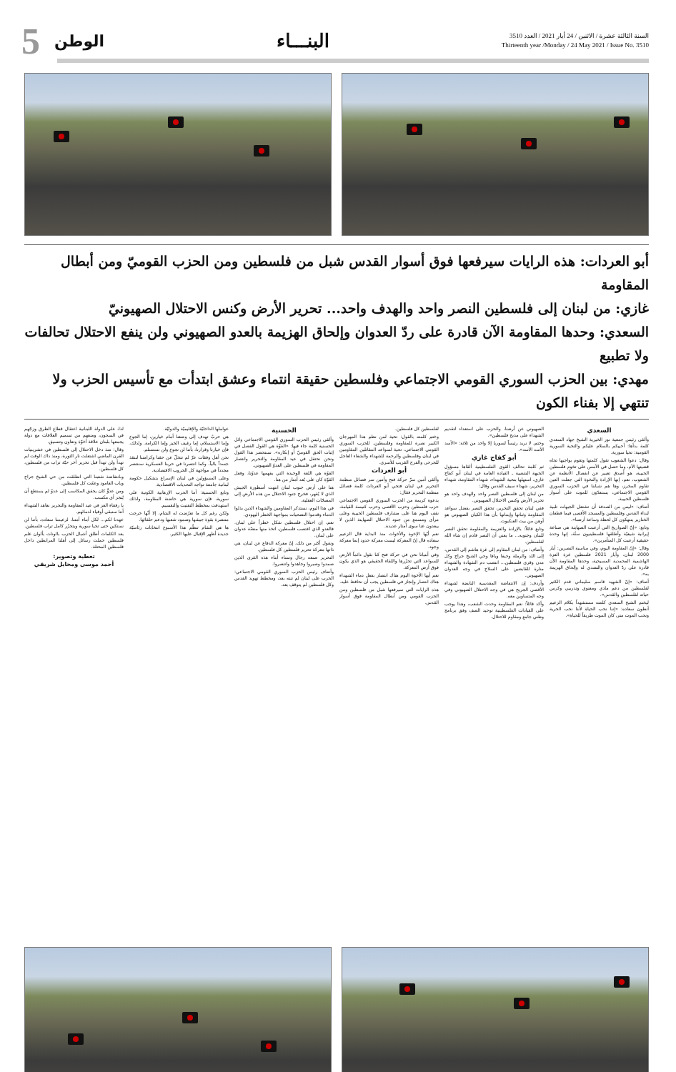5 الوطن
البنـــاء
السنة الثالثة عشرة / الاثنين / 24 أيار 2021 / العدد 3510
Thirteenth year /Monday / 24 May 2021 / Issue No. 3510
أبو العردات: هذه الرايات سيرفعها فوق أسوار القدس شبل من فلسطين ومن الحزب القوميّ ومن أبطال المقاومة
غازي: من لبنان إلى فلسطين النصر واحد والهدف واحد... تحرير الأرض وكنس الاحتلال الصهيونيّ
السعدي: وحدها المقاومة الآن قادرة على ردّ العدوان وإلحاق الهزيمة بالعدو الصهيوني ولن ينفع الاحتلال تحالفات ولا تطبيع
مهدي: بين الحزب السوري القومي الاجتماعي وفلسطين حقيقة انتماء وعشق ابتدأت مع تأسيس الحزب ولا تنتهي إلا بفناء الكون
السعدي
وألقى رئيس جمعية نور الخيرية الشيخ جهاد السعدي كلمة بدأها: أحييكم بالسلام عليكم والتحية السورية القومية: تحيا سورية.
وقال: دعوا الشعوب تقول كلمتها وتقوم بواجبها تجاه قضيتها الأم، وما حصل في الأمس على تخوم فلسطين الحبيبة، هو أصدق تعبير عن انفصال الأنظمة عن الشعوب، نعم، إنها الإرادة والنخوة التي جعلت العين تقاوم المخرز، وها هم شبابنا في الحزب السوري القومي الاجتماعي، يستعدّون للموت على أسوار فلسطين الحبيبة.
أضاف: «ليس من الصدفة أن تشتعل الجبهات تلبية لنداء القدس وفلسطين والمسجد الأقصى فيما قطعان الخنازير ينتهكون كل لحظة وساعة أرضنا».
وتابع: «إنّ الصواريخ التي أرعبت الصهاينة هي صناعة إيرانية شيعيّة وأطلقها فلسطينيون سنّة، إنها وحدة حقيقية أرعبت كل المتآمرين».
وقال: «إنّ المقاومة اليوم، وفي مناسبة النصرين: أيار 2000 لبنان، وأيار 2021 فلسطين غزة العزة الهاشمية المحمدية المسيحية، وحدها المقاومة الآن قادرة على ردّ العدوان والتصدي له وإلحاق الهزيمة به».
أضاف: «إنّ الشهيد قاسم سليماني قدم الكثير لفلسطين من دعم مادي ومعنوي وتدريبي وكرس حياته لفلسطين والقدس».
ليختم الشيخ السعدي كلمته مستشهداً بكلام الزعيم أنطون سعاده: «إننا نحب الحياة لأننا نحب الحرية ونحب الموت متى كان الموت طريقاً للحياة».
الصهيوني عن أرضنا، والحزب على استعداد لتقديم الشهداء على مذبح فلسطين».
وختم، لا نريد رئيساً لسوريا إلا واحد من ثلاثة: «الأسد الأسد الأسد».
أبو كفاح غازي
ثم كلمة تحالف القوى الفلسطينية ألقاها مسؤول الجبهة الشعبية ـ القيادة العامة في لبنان أبو كفاح غازي، استهلها بتحية الشهداء، شهداء المقاومة، شهداء التحرير، شهداء سيف القدس وقال:
من لبنان إلى فلسطين النصر واحد والهدف واحد هو تحرير الأرض وكنس الاحتلال الصهيوني.
ففي لبنان تحقق التحرير، تحقق النصر بفضل سواعد المقاومة وثباتها وإيمانها بأن هذا الكيان الصهيوني هو أوهن من بيت العنكبوت.
وتابع قائلاً: بالإرادة والعزيمة والمقاومة تحقق النصر للبنان وجنوبه... ما يعني أن النصر قادم إن شاء الله لفلسطين.
وأضاف: من لبنان المقاوم إلى غزة هاشم إلى القدس، إلى اللد والرملة وحيفا ويافا وحي الشيخ جراح وكل مدن وقرى فلسطين... انتصب دم الشهادة والشهداء منارة للقابضين على السلاح في وجه العدوان الصهيوني.
وأردف: إن الانتفاضة المقدسية النابضة لشهداء الأقصى الجريح هي في وجه الاحتلال الصهيوني وفي وجه المتساوين معه.
وأكد قائلاً: نعم المقاومة وحدت الشعب، وهذا يوجب على القيادات الفلسطينية توحيد الصف وفق برنامج وطني جامع ومقاوم للاحتلال.
لفلسطين كل فلسطين.
وختم كلمته بالقول: تحية لمن نظم هذا المهرجان الكبير نصرة للمقاومة وفلسطين، للحزب السوري القومي الاجتماعي، تحية لسواعد المقاتلين المقاومين في لبنان وفلسطين والرحمة للشهداء والشفاء العاجل للجرحى والفرج القريب للأسرى.
أبو العردات
وألقى أمين سرّ حركة فتح وأمين سر فصائل منظمة التحرير في لبنان فتحي أبو العردات كلمة فصائل منظمة التحرير فقال:
بدعوة كريمة من الحزب السوري القومي الاجتماعي حزب فلسطين وحزب الأقصى وحزب كنيسة القيامة، نقف اليوم هنا على مشارف فلسطين الحبيبة وعلى مرأى ومسمع من جنود الاحتلال الصهاينة الذين لا يبعدون عنا سوى أمتار عديدة.
نعم أيّها الإخوة والأخوات منذ البداية قال الزعيم سعاده قال إنّ المعركة ليست معركة حدود إنما معركة وجود.
وفي أبنيانا نحن في حركة فتح كنا نقول دائماً الأرض للسواعد التي تحرّرها واللقاء الحقيقي هو الذي يكون فوق أرض المعركة.
نعم أيها الأخوة اليوم هناك انتصار بفعل دماء الشهداء هناك انتصار وإنجاز في فلسطين يجب أن نحافظ عليه.
هذه الرايات التي سيرفعها شبل من فلسطين ومن الحزب القومي ومن أبطال المقاومة فوق أسوار القدس.
الحسنية
وألقى رئيس الحزب السوري القومي الاجتماعي وائل الحسنية كلمة جاء فيها: «القوّة هي القول الفصل في إثبات الحق القوميّ أو إنكاره». نستحضر هذا القول ونحن نحتفل في عيد المقاومة والتحرير وانتصار المقاومة في فلسطين على العدوّ الصهيوني.
القوّة هي اللغة الوحيدة التي يفهمها عدوّنا، وفعل القوّة كان على بُعد أمتار من هنا.
هنا على أرض جنوب لبنان انتهت أسطورة الجيش الذي لا يُقهر، فخرج جنود الاحتلال من هذه الأرض إلى المصحّات العقلية.
في هذا اليوم، نستذكر المقاومين والشهداء الذين بذلوا الدماء وقدموا التضحيات بمواجهة الخطر اليهودي.
نعم، إن احتلال فلسطين شكل خطراً على لبنان. فالعدو الذي اغتصب فلسطين، اتخذ منها منصّة عدوان على لبنان.
ونقول أكثر من ذلك، إنّ معركة الدفاع عن لبنان، هي ذاتها معركة تحرير فلسطين كل فلسطين.
التحرير صنعه رجال ونساء أبناء هذه القرى الذين صمدوا وصبروا وجاهدوا وانتصروا.
وأضاف رئيس الحزب السوري القومي الاجتماعي: الحرب على لبنان لم تنته بعد، ومخطط تهويد القدس وكل فلسطين لم يتوقف بعد.
عواملها الداخليّة والإقليميّة والدوليّة.
هي حربٌ تهدف إلى وضعنا أمام خيارين، إما الجوع وإما الاستسلام، إما رغيف الخبز وإما الكرامة. ولذلك، فإن خيارنا وقرارنا، بأننا لن نجوع ولن نستسلم.
نحن أهل وفقات عزّ لم تتخلّ عن حقنا وكرامتنا لننقذ جسداً بالياً، وكما انتصرنا في حربنا العسكرية سننتصر مجدداً في مواجهة كل الحروب الاقتصادية.
وعلى المسؤولين في لبنان الإسراع بتشكيل حكومة لبنانية جامعة تواجه التحديات الاقتصادية.
وتابع الحسنية: أما الحرب الإرهابية الكونية على سورية، فإن سورية هي حاضنة المقاومة، ولذلك استهدفت بمخطط التفتيت والتقسيم.
ولكن رغم كل ما تعرّضت له الشام، إلا أنّها خرجت منتصرة بقوة جيشها وصمود شعبها ودعم حلفائها.
ها هي الشام تنظّم هذا الأسبوع انتخابات رئاسيّة جديدة أظهر الإقبال عليها الكثير.
لذا، على الدولة اللبنانية اعتقال قطاع الطرق وزجّهم في السجون، ومنعهم من تسميم العلاقات مع دولة يجمعها بلبنان علاقة أخوّة وتعاون وتنسيق.
وقال: منذ دخل الاحتلال إلى فلسطين في عشرينيات القرن الماضي اشتعلت نار الثورة، ومنذ ذاك الوقت لم تهدأ ولن تهدأ قبل تحرير آخر حبّة تراب من فلسطين، كل فلسطين.
وبانتفاضة شعبنا التي انطلقت من حي الشيخ جراح وباب العامود وعمّت كل فلسطين.
ومن عدوٍّ كان يحقق المكاسب إلى عدوّ لم يستطع أن يُنجز أي مكسب.
يا رفقاء العز في عيد المقاومة والتحرير نعاهد الشهداء أننا سنبقى أوفياء لدمائهم.
عهدنا لكم... لكل أبناء أمتنا، لزعيمنا سعاده، بأننا لن نستكين حتى تحيا سورية ويتحرّر كامل تراب فلسطين.
بعد الكلمات أطلق أشبال الحزب بالونات بألوان علم فلسطين حملت رسائل إلى أهلنا المرابطين داخل فلسطين المحتلة.
تغطية وتصوير:
أحمد موسى ومخايل شريقي